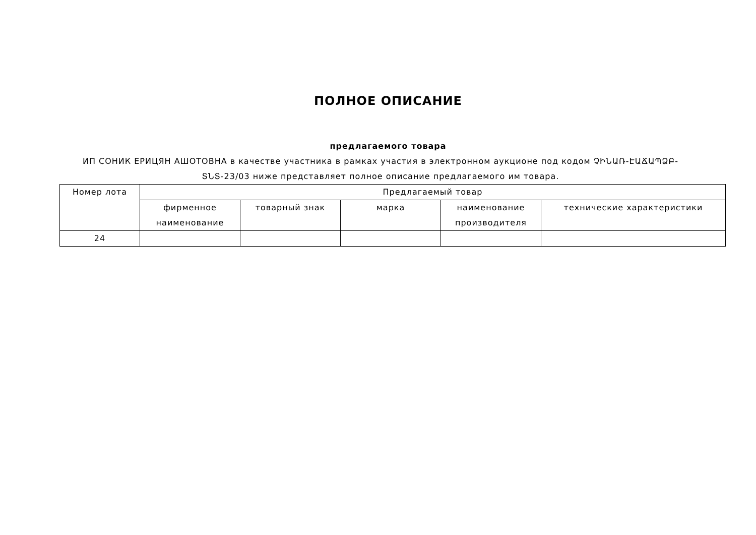ПОЛНОЕ ОПИСАНИЕ
предлагаемого товара
ИП СОНИК ЕРИЦЯН АШОТОВНА в качестве участника в рамках участия в электронном аукционе под кодом ՉԻՆԱՌ-ԷԱՃԱՊՁԲ-ՏՆՏ-23/03 ниже представляет полное описание предлагаемого им товара.
| Номер лота | Предлагаемый товар | | | | |
| --- | --- | --- | --- | --- | --- |
| | фирменное наименование | товарный знак | марка | наименование производителя | технические характеристики |
| 24 | | | | | |